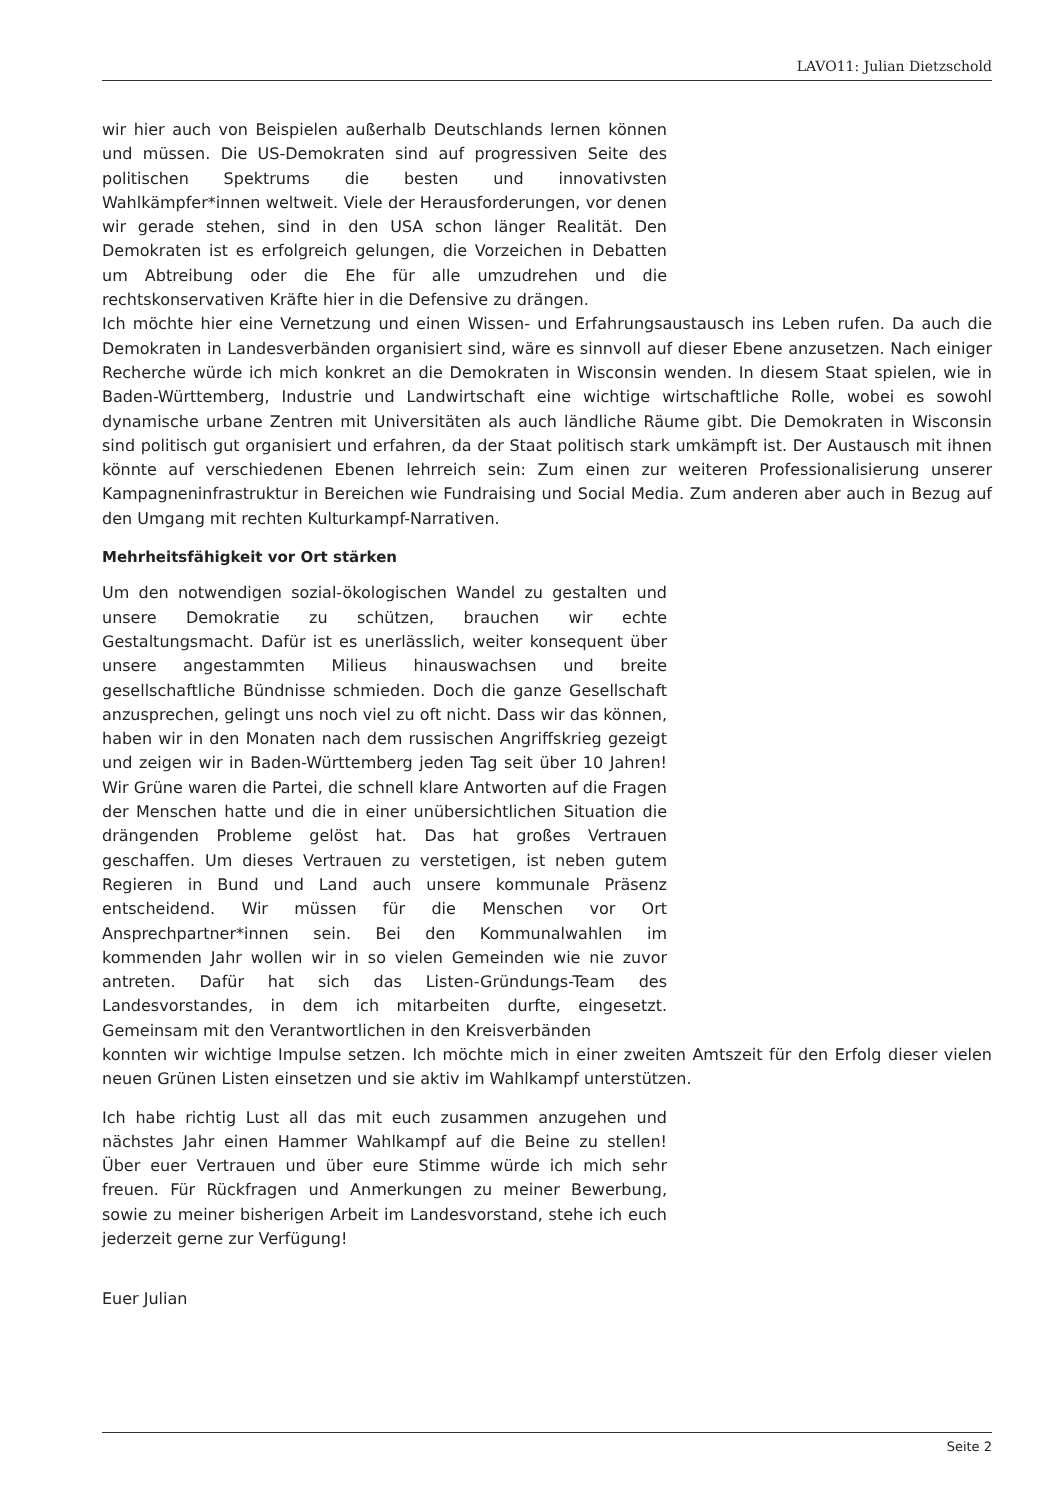LAVO11: Julian Dietzschold
wir hier auch von Beispielen außerhalb Deutschlands lernen können und müssen. Die US-Demokraten sind auf progressiven Seite des politischen Spektrums die besten und innovativsten Wahlkämpfer*innen weltweit. Viele der Herausforderungen, vor denen wir gerade stehen, sind in den USA schon länger Realität. Den Demokraten ist es erfolgreich gelungen, die Vorzeichen in Debatten um Abtreibung oder die Ehe für alle umzudrehen und die rechtskonservativen Kräfte hier in die Defensive zu drängen.
Ich möchte hier eine Vernetzung und einen Wissen- und Erfahrungsaustausch ins Leben rufen. Da auch die Demokraten in Landesverbänden organisiert sind, wäre es sinnvoll auf dieser Ebene anzusetzen. Nach einiger Recherche würde ich mich konkret an die Demokraten in Wisconsin wenden. In diesem Staat spielen, wie in Baden-Württemberg, Industrie und Landwirtschaft eine wichtige wirtschaftliche Rolle, wobei es sowohl dynamische urbane Zentren mit Universitäten als auch ländliche Räume gibt. Die Demokraten in Wisconsin sind politisch gut organisiert und erfahren, da der Staat politisch stark umkämpft ist. Der Austausch mit ihnen könnte auf verschiedenen Ebenen lehrreich sein: Zum einen zur weiteren Professionalisierung unserer Kampagneninfrastruktur in Bereichen wie Fundraising und Social Media. Zum anderen aber auch in Bezug auf den Umgang mit rechten Kulturkampf-Narrativen.
Mehrheitsfähigkeit vor Ort stärken
Um den notwendigen sozial-ökologischen Wandel zu gestalten und unsere Demokratie zu schützen, brauchen wir echte Gestaltungsmacht. Dafür ist es unerlässlich, weiter konsequent über unsere angestammten Milieus hinauswachsen und breite gesellschaftliche Bündnisse schmieden. Doch die ganze Gesellschaft anzusprechen, gelingt uns noch viel zu oft nicht. Dass wir das können, haben wir in den Monaten nach dem russischen Angriffskrieg gezeigt und zeigen wir in Baden-Württemberg jeden Tag seit über 10 Jahren! Wir Grüne waren die Partei, die schnell klare Antworten auf die Fragen der Menschen hatte und die in einer unübersichtlichen Situation die drängenden Probleme gelöst hat. Das hat großes Vertrauen geschaffen. Um dieses Vertrauen zu verstetigen, ist neben gutem Regieren in Bund und Land auch unsere kommunale Präsenz entscheidend. Wir müssen für die Menschen vor Ort Ansprechpartner*innen sein. Bei den Kommunalwahlen im kommenden Jahr wollen wir in so vielen Gemeinden wie nie zuvor antreten. Dafür hat sich das Listen-Gründungs-Team des Landesvorstandes, in dem ich mitarbeiten durfte, eingesetzt. Gemeinsam mit den Verantwortlichen in den Kreisverbänden
konnten wir wichtige Impulse setzen. Ich möchte mich in einer zweiten Amtszeit für den Erfolg dieser vielen neuen Grünen Listen einsetzen und sie aktiv im Wahlkampf unterstützen.
Ich habe richtig Lust all das mit euch zusammen anzugehen und nächstes Jahr einen Hammer Wahlkampf auf die Beine zu stellen! Über euer Vertrauen und über eure Stimme würde ich mich sehr freuen. Für Rückfragen und Anmerkungen zu meiner Bewerbung, sowie zu meiner bisherigen Arbeit im Landesvorstand, stehe ich euch jederzeit gerne zur Verfügung!
Euer Julian
Seite 2